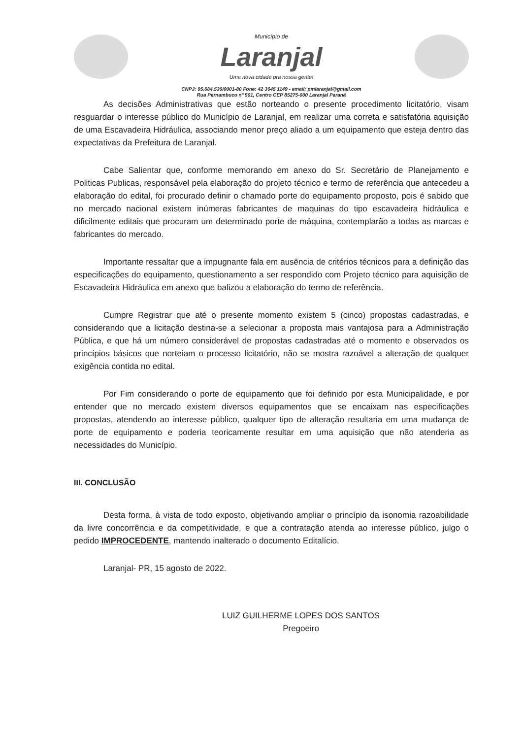Município de
Laranjal
Uma nova cidade pra nossa gente!
CNPJ: 95.684.536/0001-80 Fone: 42 3645 1149 - email: pmlaranjal@gmail.com
Rua Pernambuco nº 501, Centro CEP 85275-000 Laranjal Paraná
As decisões Administrativas que estão norteando o presente procedimento licitatório, visam resguardar o interesse público do Município de Laranjal, em realizar uma correta e satisfatória aquisição de uma Escavadeira Hidráulica, associando menor preço aliado a um equipamento que esteja dentro das expectativas da Prefeitura de Laranjal.
Cabe Salientar que, conforme memorando em anexo do Sr. Secretário de Planejamento e Politicas Publicas, responsável pela elaboração do projeto técnico e termo de referência que antecedeu a elaboração do edital, foi procurado definir o chamado porte do equipamento proposto, pois é sabido que no mercado nacional existem inúmeras fabricantes de maquinas do tipo escavadeira hidráulica e dificilmente editais que procuram um determinado porte de máquina, contemplarão a todas as marcas e fabricantes do mercado.
Importante ressaltar que a impugnante fala em ausência de critérios técnicos para a definição das especificações do equipamento, questionamento a ser respondido com Projeto técnico para aquisição de Escavadeira Hidráulica em anexo que balizou a elaboração do termo de referência.
Cumpre Registrar que até o presente momento existem 5 (cinco) propostas cadastradas, e considerando que a licitação destina-se a selecionar a proposta mais vantajosa para a Administração Pública, e que há um número considerável de propostas cadastradas até o momento e observados os princípios básicos que norteiam o processo licitatório, não se mostra razoável a alteração de qualquer exigência contida no edital.
Por Fim considerando o porte de equipamento que foi definido por esta Municipalidade, e por entender que no mercado existem diversos equipamentos que se encaixam nas especificações propostas, atendendo ao interesse público, qualquer tipo de alteração resultaria em uma mudança de porte de equipamento e poderia teoricamente resultar em uma aquisição que não atenderia as necessidades do Município.
III. CONCLUSÃO
Desta forma, à vista de todo exposto, objetivando ampliar o princípio da isonomia razoabilidade da livre concorrência e da competitividade, e que a contratação atenda ao interesse público, julgo o pedido IMPROCEDENTE, mantendo inalterado o documento Editalício.
Laranjal- PR, 15 agosto de 2022.
LUIZ GUILHERME LOPES DOS SANTOS
Pregoeiro